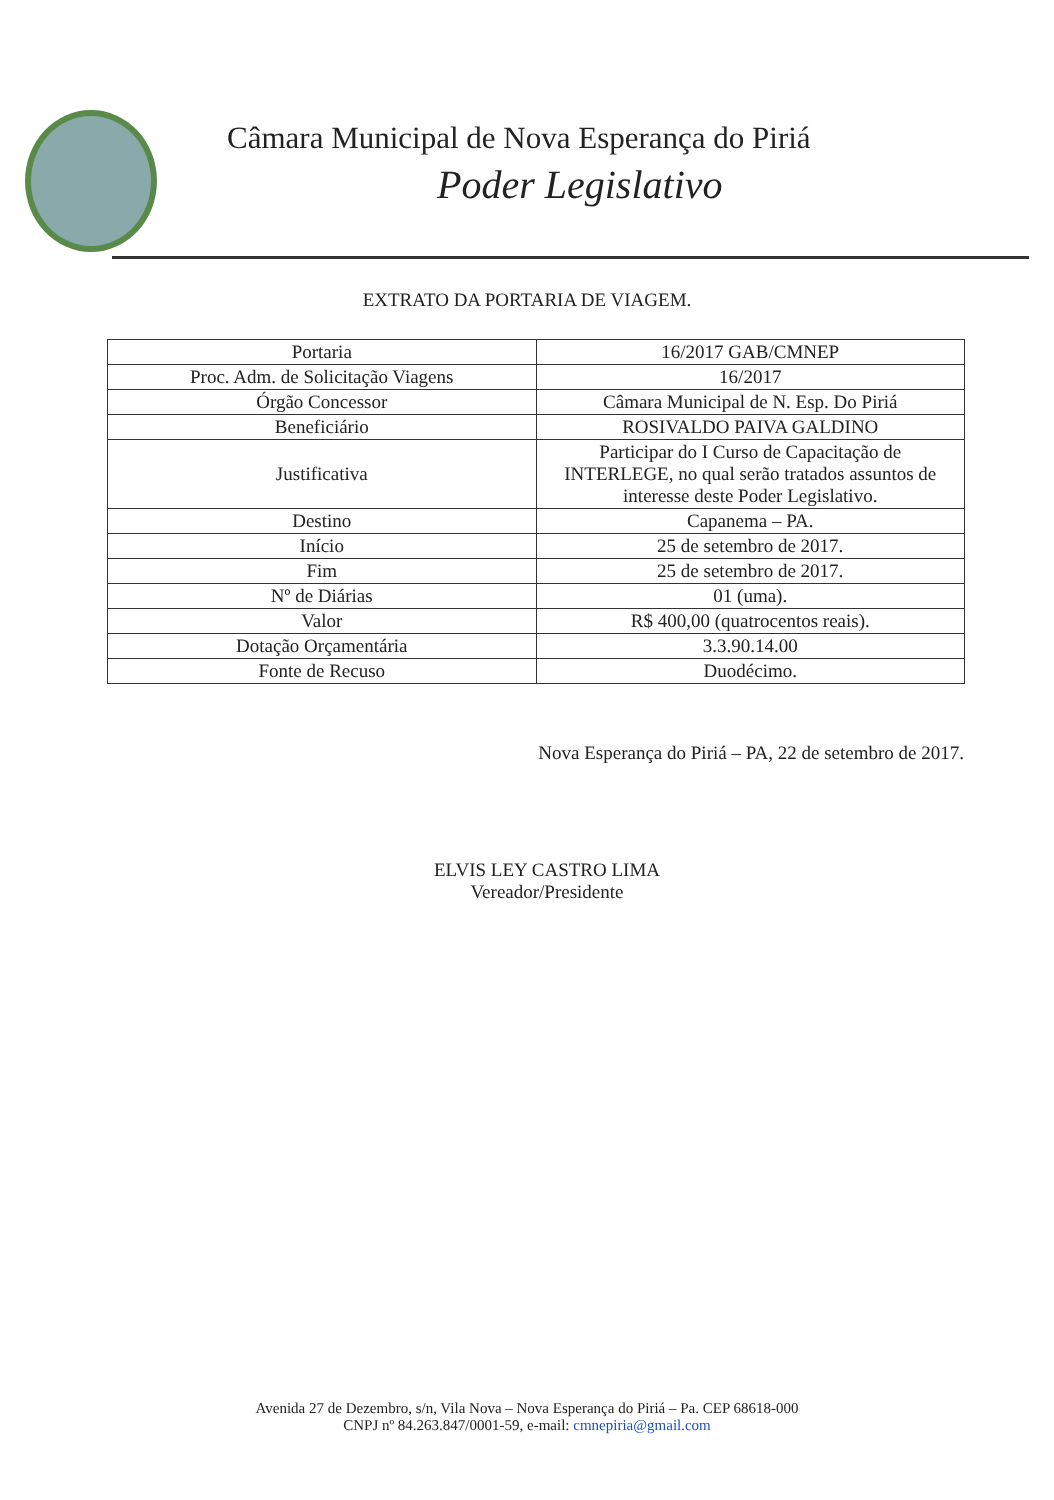Câmara Municipal de Nova Esperança do Piriá
Poder Legislativo
EXTRATO DA PORTARIA DE VIAGEM.
| Portaria | 16/2017 GAB/CMNEP |
| Proc. Adm. de Solicitação Viagens | 16/2017 |
| Órgão Concessor | Câmara Municipal de N. Esp. Do Piriá |
| Beneficiário | ROSIVALDO PAIVA GALDINO |
| Justificativa | Participar do I Curso de Capacitação de INTERLEGE, no qual serão tratados assuntos de interesse deste Poder Legislativo. |
| Destino | Capanema – PA. |
| Início | 25 de setembro de 2017. |
| Fim | 25 de setembro de 2017. |
| Nº de Diárias | 01 (uma). |
| Valor | R$ 400,00 (quatrocentos reais). |
| Dotação Orçamentária | 3.3.90.14.00 |
| Fonte de Recuso | Duodécimo. |
Nova Esperança do Piriá – PA, 22 de setembro de 2017.
ELVIS LEY CASTRO LIMA
Vereador/Presidente
Avenida 27 de Dezembro, s/n, Vila Nova – Nova Esperança do Piriá – Pa. CEP 68618-000
CNPJ nº 84.263.847/0001-59, e-mail: cmnepiria@gmail.com